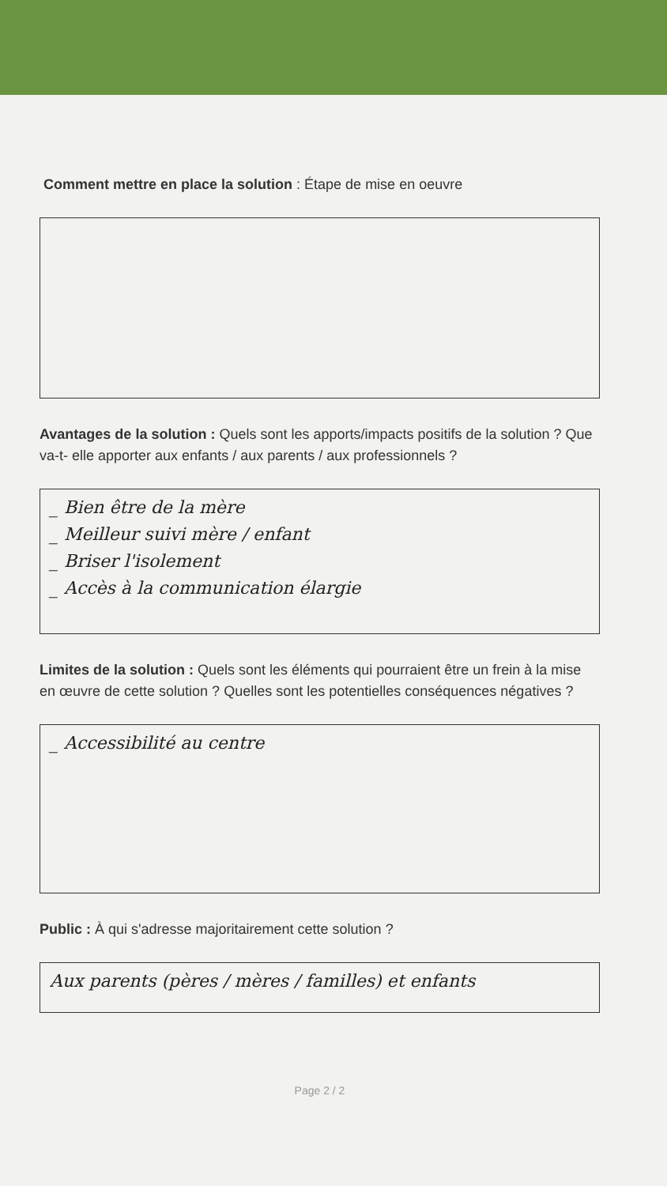Comment mettre en place la solution : Étape de mise en oeuvre
Avantages de la solution : Quels sont les apports/impacts positifs de la solution ? Que va-t- elle apporter aux enfants / aux parents / aux professionnels ?
_ Bien être de la mère
_ Meilleur suivi mère / enfant
_ Briser l'isolement
_ Accès à la communication élargie
Limites de la solution : Quels sont les éléments qui pourraient être un frein à la mise en œuvre de cette solution ? Quelles sont les potentielles conséquences négatives ?
_ Accessibilité au centre
Public : À qui s'adresse majoritairement cette solution ?
Aux parents (pères / mères / familles) et enfants
Page 2 / 2